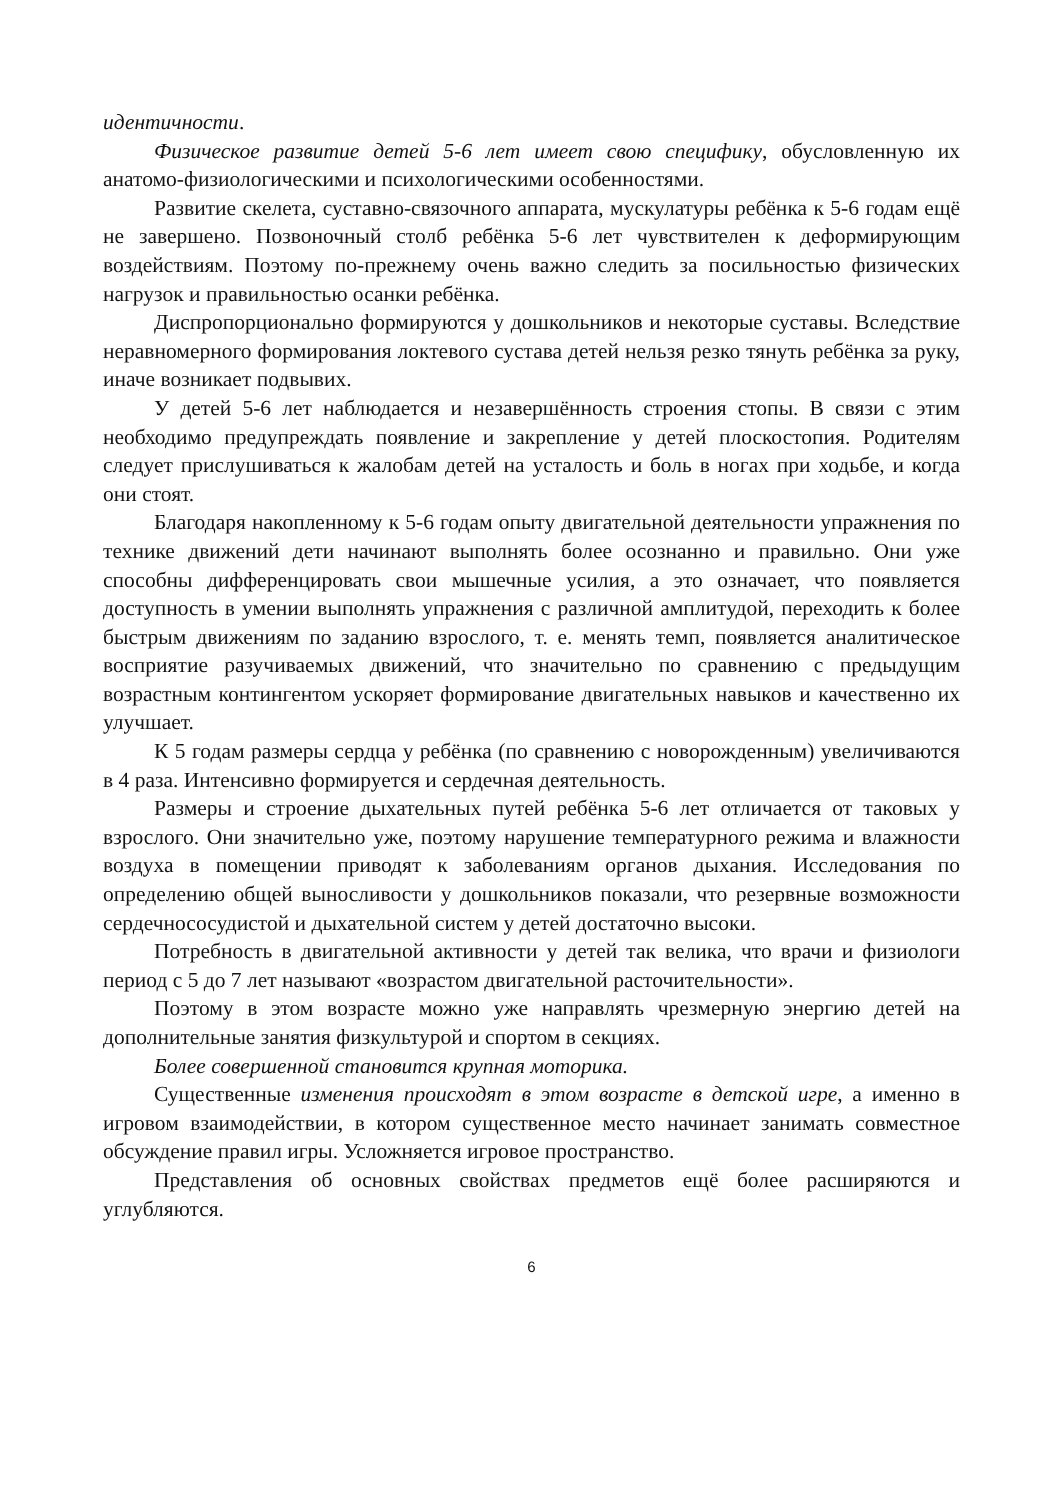идентичности.
Физическое развитие детей 5-6 лет имеет свою специфику, обусловленную их анатомо-физиологическими и психологическими особенностями.
Развитие скелета, суставно-связочного аппарата, мускулатуры ребёнка к 5-6 годам ещё не завершено. Позвоночный столб ребёнка 5-6 лет чувствителен к деформирующим воздействиям. Поэтому по-прежнему очень важно следить за посильностью физических нагрузок и правильностью осанки ребёнка.
Диспропорционально формируются у дошкольников и некоторые суставы. Вследствие неравномерного формирования локтевого сустава детей нельзя резко тянуть ребёнка за руку, иначе возникает подвывих.
У детей 5-6 лет наблюдается и незавершённость строения стопы. В связи с этим необходимо предупреждать появление и закрепление у детей плоскостопия. Родителям следует прислушиваться к жалобам детей на усталость и боль в ногах при ходьбе, и когда они стоят.
Благодаря накопленному к 5-6 годам опыту двигательной деятельности упражнения по технике движений дети начинают выполнять более осознанно и правильно. Они уже способны дифференцировать свои мышечные усилия, а это означает, что появляется доступность в умении выполнять упражнения с различной амплитудой, переходить к более быстрым движениям по заданию взрослого, т. е. менять темп, появляется аналитическое восприятие разучиваемых движений, что значительно по сравнению с предыдущим возрастным контингентом ускоряет формирование двигательных навыков и качественно их улучшает.
К 5 годам размеры сердца у ребёнка (по сравнению с новорожденным) увеличиваются в 4 раза. Интенсивно формируется и сердечная деятельность.
Размеры и строение дыхательных путей ребёнка 5-6 лет отличается от таковых у взрослого. Они значительно уже, поэтому нарушение температурного режима и влажности воздуха в помещении приводят к заболеваниям органов дыхания. Исследования по определению общей выносливости у дошкольников показали, что резервные возможности сердечнососудистой и дыхательной систем у детей достаточно высоки.
Потребность в двигательной активности у детей так велика, что врачи и физиологи период с 5 до 7 лет называют «возрастом двигательной расточительности».
Поэтому в этом возрасте можно уже направлять чрезмерную энергию детей на дополнительные занятия физкультурой и спортом в секциях.
Более совершенной становится крупная моторика.
Существенные изменения происходят в этом возрасте в детской игре, а именно в игровом взаимодействии, в котором существенное место начинает занимать совместное обсуждение правил игры. Усложняется игровое пространство.
Представления об основных свойствах предметов ещё более расширяются и углубляются.
6